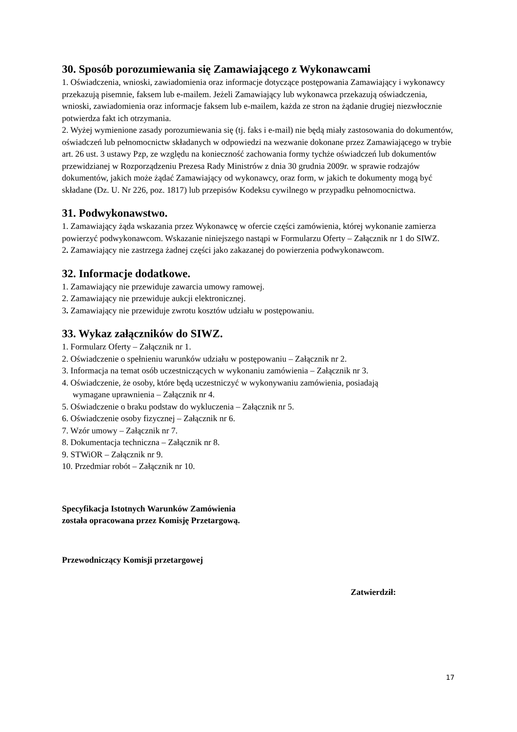30. Sposób porozumiewania się Zamawiającego z Wykonawcami
1. Oświadczenia, wnioski, zawiadomienia oraz informacje dotyczące postępowania Zamawiający i wykonawcy przekazują pisemnie, faksem lub e-mailem. Jeżeli Zamawiający lub wykonawca przekazują oświadczenia, wnioski, zawiadomienia oraz informacje faksem lub e-mailem, każda ze stron na żądanie drugiej niezwłocznie potwierdza fakt ich otrzymania.
2. Wyżej wymienione zasady porozumiewania się (tj. faks i e-mail) nie będą miały zastosowania do dokumentów, oświadczeń lub pełnomocnictw składanych w odpowiedzi na wezwanie dokonane przez Zamawiającego w trybie art. 26 ust. 3 ustawy Pzp, ze względu na konieczność zachowania formy tychże oświadczeń lub dokumentów przewidzianej w Rozporządzeniu Prezesa Rady Ministrów z dnia 30 grudnia 2009r. w sprawie rodzajów dokumentów, jakich może żądać Zamawiający od wykonawcy, oraz form, w jakich te dokumenty mogą być składane (Dz. U. Nr 226, poz. 1817) lub przepisów Kodeksu cywilnego w przypadku pełnomocnictwa.
31. Podwykonawstwo.
1. Zamawiający żąda wskazania przez Wykonawcę w ofercie części zamówienia, której wykonanie zamierza powierzyć podwykonawcom. Wskazanie niniejszego nastąpi w Formularzu Oferty – Załącznik nr 1 do SIWZ.
2. Zamawiający nie zastrzega żadnej części jako zakazanej do powierzenia podwykonawcom.
32. Informacje dodatkowe.
1. Zamawiający nie przewiduje zawarcia umowy ramowej.
2. Zamawiający nie przewiduje aukcji elektronicznej.
3. Zamawiający nie przewiduje zwrotu kosztów udziału w postępowaniu.
33. Wykaz załączników do SIWZ.
1. Formularz Oferty – Załącznik nr 1.
2. Oświadczenie o spełnieniu warunków udziału w postępowaniu – Załącznik nr 2.
3. Informacja na temat osób uczestniczących w wykonaniu zamówienia – Załącznik nr 3.
4. Oświadczenie, że osoby, które będą uczestniczyć w wykonywaniu zamówienia, posiadają
wymagane uprawnienia – Załącznik nr 4.
5. Oświadczenie o braku podstaw do wykluczenia – Załącznik nr 5.
6. Oświadczenie osoby fizycznej – Załącznik nr 6.
7. Wzór umowy – Załącznik nr 7.
8. Dokumentacja techniczna – Załącznik nr 8.
9. STWiOR – Załącznik nr 9.
10. Przedmiar robót – Załącznik nr 10.
Specyfikacja Istotnych Warunków Zamówienia
została opracowana przez Komisję Przetargową.
Przewodniczący Komisji przetargowej
Zatwierdził:
17